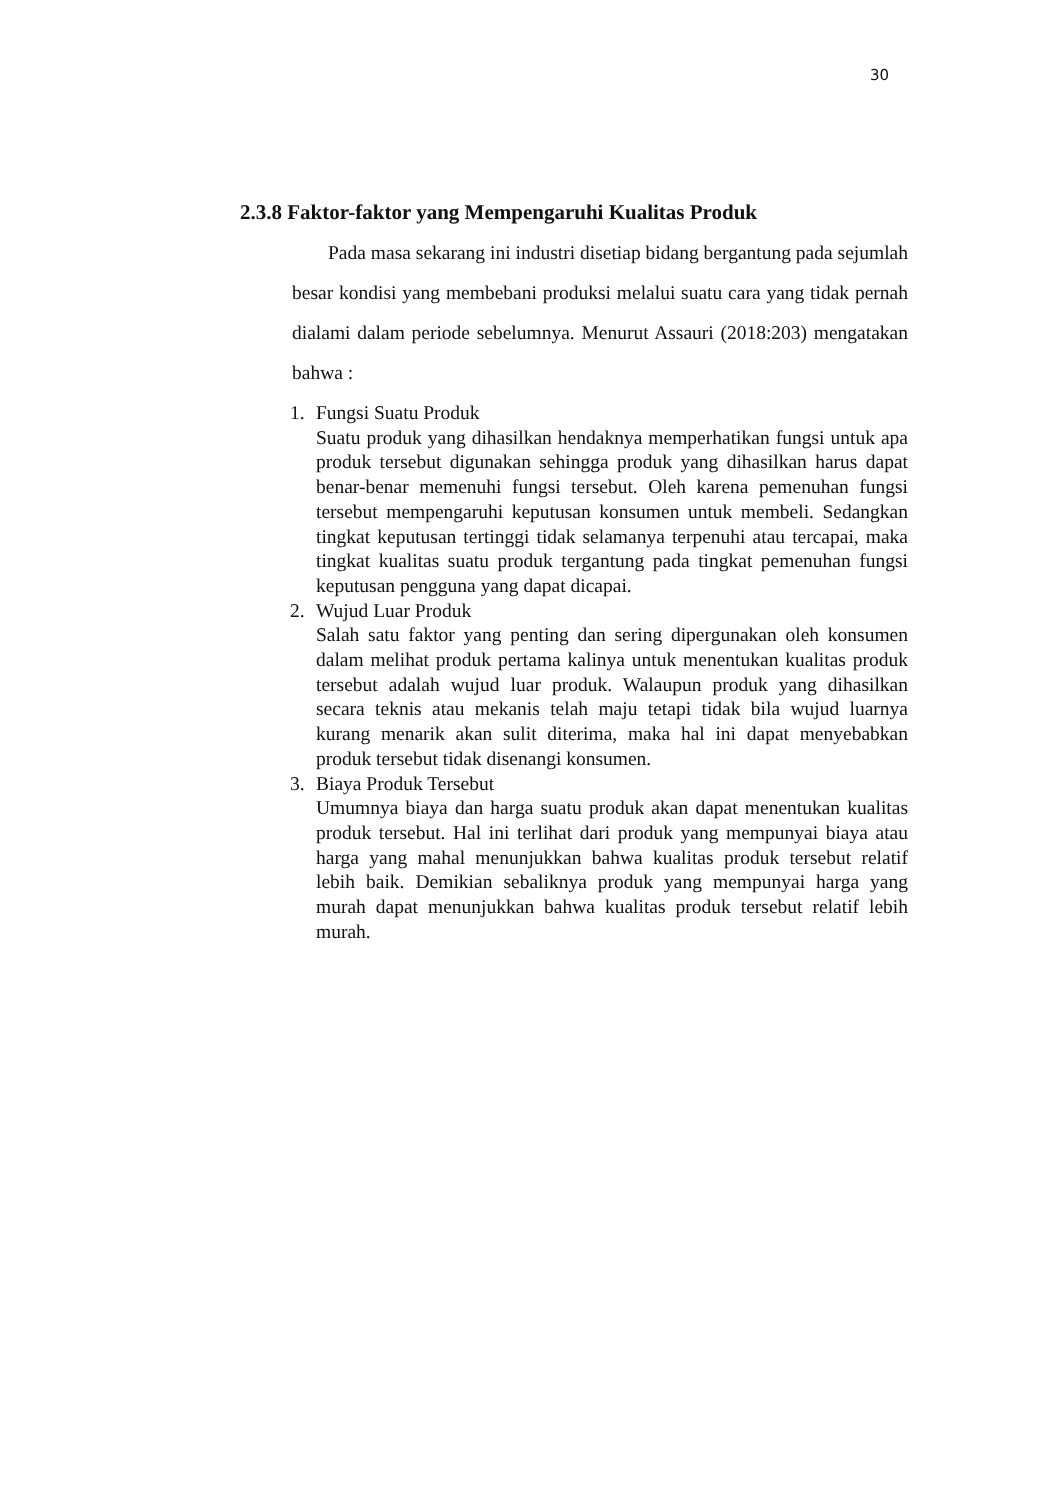30
2.3.8 Faktor-faktor yang Mempengaruhi Kualitas Produk
Pada masa sekarang ini industri disetiap bidang bergantung pada sejumlah besar kondisi yang membebani produksi melalui suatu cara yang tidak pernah dialami dalam periode sebelumnya. Menurut Assauri (2018:203) mengatakan bahwa :
1. Fungsi Suatu Produk
Suatu produk yang dihasilkan hendaknya memperhatikan fungsi untuk apa produk tersebut digunakan sehingga produk yang dihasilkan harus dapat benar-benar memenuhi fungsi tersebut. Oleh karena pemenuhan fungsi tersebut mempengaruhi keputusan konsumen untuk membeli. Sedangkan tingkat keputusan tertinggi tidak selamanya terpenuhi atau tercapai, maka tingkat kualitas suatu produk tergantung pada tingkat pemenuhan fungsi keputusan pengguna yang dapat dicapai.
2. Wujud Luar Produk
Salah satu faktor yang penting dan sering dipergunakan oleh konsumen dalam melihat produk pertama kalinya untuk menentukan kualitas produk tersebut adalah wujud luar produk. Walaupun produk yang dihasilkan secara teknis atau mekanis telah maju tetapi tidak bila wujud luarnya kurang menarik akan sulit diterima, maka hal ini dapat menyebabkan produk tersebut tidak disenangi konsumen.
3. Biaya Produk Tersebut
Umumnya biaya dan harga suatu produk akan dapat menentukan kualitas produk tersebut. Hal ini terlihat dari produk yang mempunyai biaya atau harga yang mahal menunjukkan bahwa kualitas produk tersebut relatif lebih baik. Demikian sebaliknya produk yang mempunyai harga yang murah dapat menunjukkan bahwa kualitas produk tersebut relatif lebih murah.